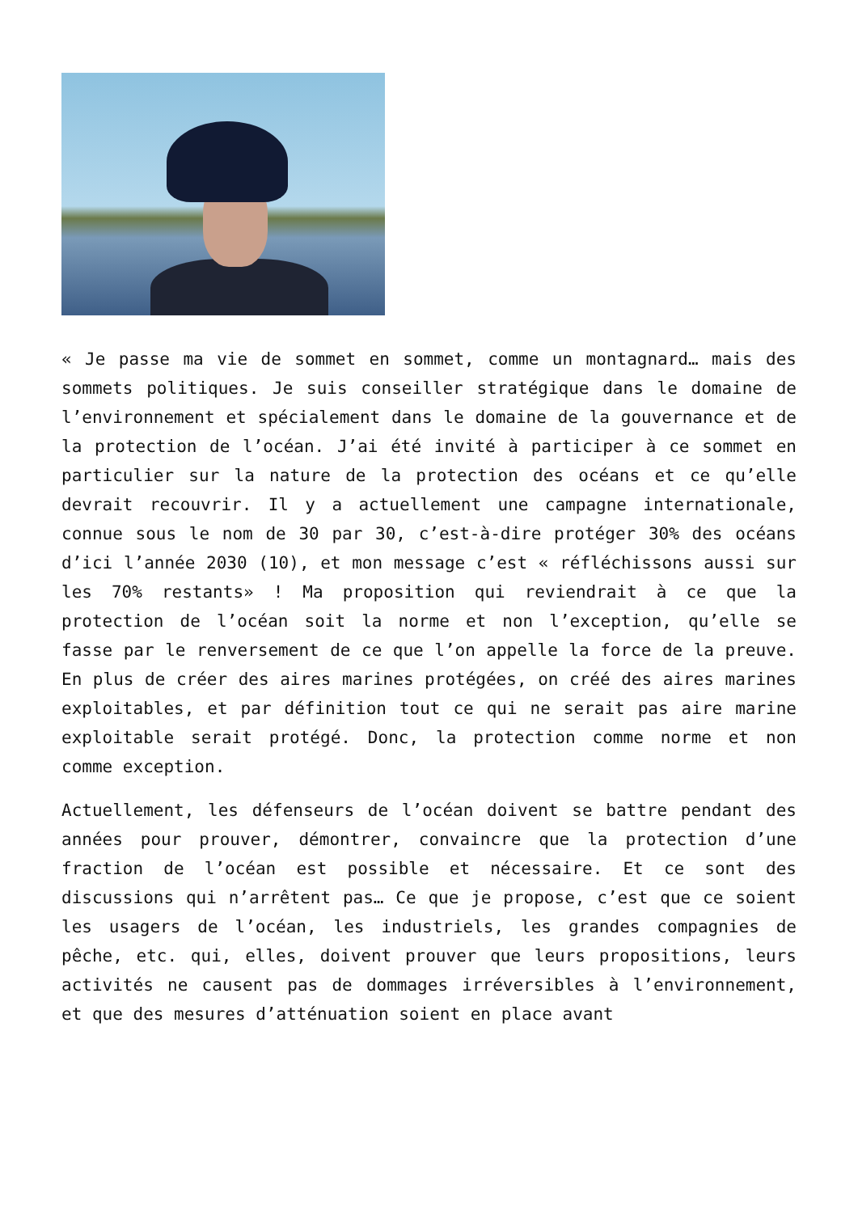« Je passe ma vie de sommet en sommet, comme un montagnard… mais des sommets politiques. Je suis conseiller stratégique dans le domaine de l’environnement et spécialement dans le domaine de la gouvernance et de la protection de l’océan. J’ai été invité à participer à ce sommet en particulier sur la nature de la protection des océans et ce qu’elle devrait recouvrir. Il y a actuellement une campagne internationale, connue sous le nom de 30 par 30, c’est-à-dire protéger 30% des océans d’ici l’année 2030 (10), et mon message c’est « réfléchissons aussi sur les 70% restants» ! Ma proposition qui reviendrait à ce que la protection de l’océan soit la norme et non l’exception, qu’elle se fasse par le renversement de ce que l’on appelle la force de la preuve. En plus de créer des aires marines protégées, on créé des aires marines exploitables, et par définition tout ce qui ne serait pas aire marine exploitable serait protégé. Donc, la protection comme norme et non comme exception.
Actuellement, les défenseurs de l’océan doivent se battre pendant des années pour prouver, démontrer, convaincre que la protection d’une fraction de l’océan est possible et nécessaire. Et ce sont des discussions qui n’arrêtent pas… Ce que je propose, c’est que ce soient les usagers de l’océan, les industriels, les grandes compagnies de pêche, etc. qui, elles, doivent prouver que leurs propositions, leurs activités ne causent pas de dommages irréversibles à l’environnement, et que des mesures d’atténuation soient en place avant